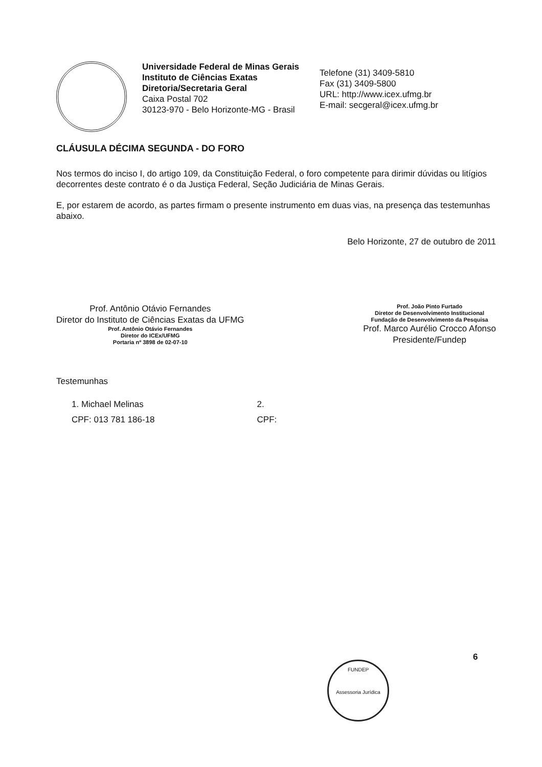Universidade Federal de Minas Gerais
Instituto de Ciências Exatas
Diretoria/Secretaria Geral
Caixa Postal 702
30123-970 - Belo Horizonte-MG - Brasil
Telefone (31) 3409-5810
Fax (31) 3409-5800
URL: http://www.icex.ufmg.br
E-mail: secgeral@icex.ufmg.br
CLÁUSULA DÉCIMA SEGUNDA - DO FORO
Nos termos do inciso I, do artigo 109, da Constituição Federal, o foro competente para dirimir dúvidas ou litígios decorrentes deste contrato é o da Justiça Federal, Seção Judiciária de Minas Gerais.
E, por estarem de acordo, as partes firmam o presente instrumento em duas vias, na presença das testemunhas abaixo.
Belo Horizonte, 27 de outubro de 2011
Prof. Antônio Otávio Fernandes
Diretor do Instituto de Ciências Exatas da UFMG
Prof. Antônio Otávio Fernandes
Diretor do ICEx/UFMG
Portaria nº 3898 de 02-07-10
Prof. João Pinto Furtado
Diretor de Desenvolvimento Institucional
Fundação de Desenvolvimento da Pesquisa
Prof. Marco Aurélio Crocco Afonso
Presidente/Fundep
Testemunhas
1. Michael Melinas
CPF: 013 781 186-18
2.
CPF:
6
FUNDEP
Assessoria Jurídica